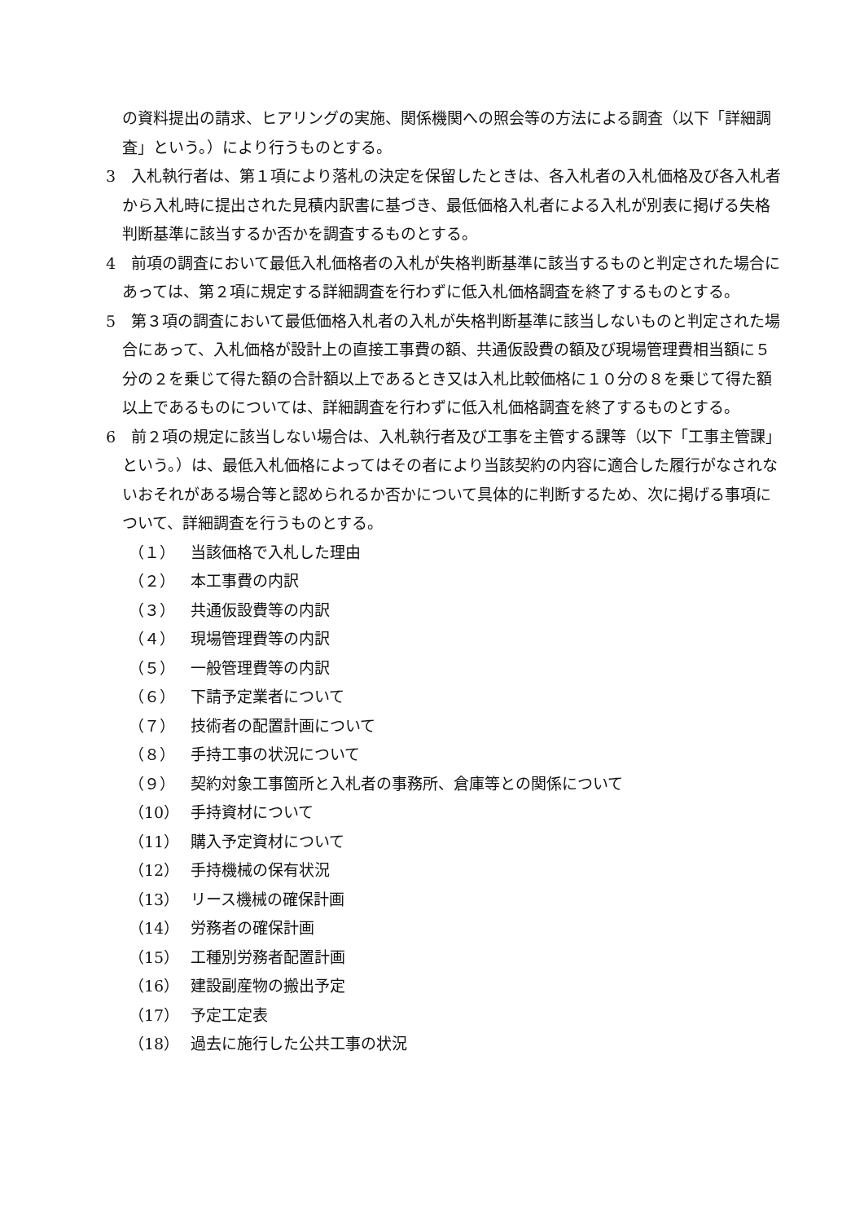の資料提出の請求、ヒアリングの実施、関係機関への照会等の方法による調査（以下「詳細調査」という。）により行うものとする。
3　入札執行者は、第１項により落札の決定を保留したときは、各入札者の入札価格及び各入札者から入札時に提出された見積内訳書に基づき、最低価格入札者による入札が別表に掲げる失格判断基準に該当するか否かを調査するものとする。
4　前項の調査において最低入札価格者の入札が失格判断基準に該当するものと判定された場合にあっては、第２項に規定する詳細調査を行わずに低入札価格調査を終了するものとする。
5　第３項の調査において最低価格入札者の入札が失格判断基準に該当しないものと判定された場合にあって、入札価格が設計上の直接工事費の額、共通仮設費の額及び現場管理費相当額に５分の２を乗じて得た額の合計額以上であるとき又は入札比較価格に１０分の８を乗じて得た額以上であるものについては、詳細調査を行わずに低入札価格調査を終了するものとする。
6　前２項の規定に該当しない場合は、入札執行者及び工事を主管する課等（以下「工事主管課」という。）は、最低入札価格によってはその者により当該契約の内容に適合した履行がなされないおそれがある場合等と認められるか否かについて具体的に判断するため、次に掲げる事項について、詳細調査を行うものとする。
（１） 当該価格で入札した理由
（２） 本工事費の内訳
（３） 共通仮設費等の内訳
（４） 現場管理費等の内訳
（５） 一般管理費等の内訳
（６） 下請予定業者について
（７） 技術者の配置計画について
（８） 手持工事の状況について
（９） 契約対象工事箇所と入札者の事務所、倉庫等との関係について
（10） 手持資材について
（11） 購入予定資材について
（12） 手持機械の保有状況
（13） リース機械の確保計画
（14） 労務者の確保計画
（15） 工種別労務者配置計画
（16） 建設副産物の搬出予定
（17） 予定工定表
（18） 過去に施行した公共工事の状況